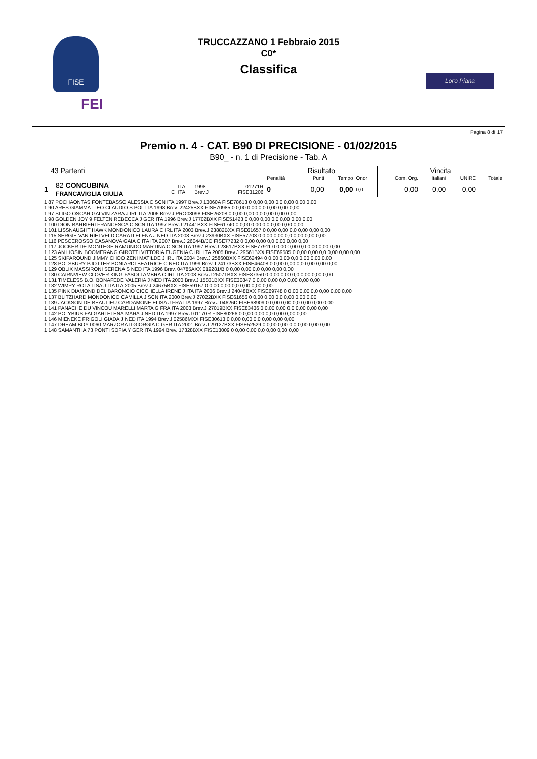FISE
FEI
TRUCCAZZANO 1 Febbraio 2015
C0*
Classifica
Loro Piana
Pagina 8 di 17
Premio n. 4 - CAT. B90 DI PRECISIONE - 01/02/2015
B90_ - n. 1 di Precisione - Tab. A
| 43 Partenti | | | | | | Risultato | | | | Vincita | | | |
| | | | | | | Penalità | Punti | Tempo | Onor | Com. Org. | Italiani | UNIRE | Totale |
| 1 | 82 CONCUBINA FRANCAVIGLIA GIULIA | C | ITA ITA | 1998 Brev.J | 01271R FISE31206 | 0 | 0,00 | 0,00 | 0,0 | 0,00 | 0,00 | 0,00 | |
| 1 87 POCHAONTAS FONTEBASSO ALESSIA C SCN ITA 1997 Brev.J 13060A FISE78613 0 0,00 0,00 0,0 0,00 0,00 0,00 1 90 ARES GIAMMATTEO CLAUDIO S POL ITA 1998 Brev. 22425BXX FISE70985 0 0,00 0,00 0,0 0,00 0,00 0,00 1 97 SLIGO OSCAR GALVIN ZARA J IRL ITA 2006 Brev.J PRO08098 FISE26208 0 0,00 0,00 0,0 0,00 0,00 0,00 1 98 GOLDEN JOY 9 FELTEN REBECCA J GER ITA 1996 Brev.J 17702BXX FISE51423 0 0,00 0,00 0,0 0,00 0,00 0,00 1 100 DION BARBIERI FRANCESCA C SCN ITA 1997 Brev.J 21441BXX FISE61740 0 0,00 0,00 0,0 0,00 0,00 0,00 1 101 LISSNAUGHT HAWK MONDONICO LAURA C IRL ITA 2003 Brev.J 23882BXX FISE61657 0 0,00 0,00 0,0 0,00 0,00 0,00 1 115 SERGIE VAN RIETVELD CARATI ELENA J NED ITA 2003 Brev.J 23930BXX FISE57703 0 0,00 0,00 0,0 0,00 0,00 0,00 1 116 PESCEROSSO CASANOVA GAIA C ITA ITA 2007 Brev.J 26044B/JO FISE77232 0 0,00 0,00 0,0 0,00 0,00 0,00 1 117 JOCKER DE MONTEGE RAMUNDO MARTINA C SCN ITA 1997 Brev.J 23617BXX FISE77911 0 0,00 0,00 0,0 0,00 0,00 0,00 1 123 AN LIOSIN BOOMERANG GIROTTI VITTORIA EUGENIA C IRL ITA 2005 Brev.J 29561BXX FISE69585 0 0,00 0,00 0,0 0,00 0,00 0,00 1 125 SKIPAROUND JIMMY CHOO ZENI MATILDE J IRL ITA 2004 Brev.J 25860BXX FISE62494 0 0,00 0,00 0,0 0,00 0,00 0,00 1 128 POLSBURY PJOTTER BONIARDI BEATRICE C NED ITA 1999 Brev.J 24173BXX FISE46408 0 0,00 0,00 0,0 0,00 0,00 0,00 1 129 OBLIX MASSIRONI SERENA S NED ITA 1996 Brev. 04785AXX 019281/B 0 0,00 0,00 0,0 0,00 0,00 0,00 1 130 CAIRNVIEW CLOVER KING FASOLI AMBRA C IRL ITA 2003 Brev.J 25071BXX FISE87350 0 0,00 0,00 0,0 0,00 0,00 0,00 1 131 TIMELESS B.O. BONAFEDE VALERIA J NED ITA 2000 Brev.J 15831BXX FISE30847 0 0,00 0,00 0,0 0,00 0,00 0,00 1 132 WIMPY ROTA LISA J ITA ITA 2005 Brev.J 24675BXX FISE59167 0 0,00 0,00 0,0 0,00 0,00 0,00 1 135 PINK DIAMOND DEL BARONCIO CICCHELLA IRENE J ITA ITA 2006 Brev.J 24048BXX FISE69748 0 0,00 0,00 0,0 0,00 0,00 0,00 1 137 BLITZHARD MONDONICO CAMILLA J SCN ITA 2000 Brev.J 27022BXX FISE61656 0 0,00 0,00 0,0 0,00 0,00 0,00 1 139 JACKSON DE BEAULIEU CARDAMONE ELISA J FRA ITA 1997 Brev.J 04626D FISE68909 0 0,00 0,00 0,0 0,00 0,00 0,00 1 141 PANACHE DU VINCOU MARELLI MARTA G FRA ITA 2003 Brev.J 27019BXX FISE83436 0 0,00 0,00 0,0 0,00 0,00 0,00 1 142 POLYBIUS FALGARI ELENA MARA J NED ITA 1997 Brev.J 01170R FISE80266 0 0,00 0,00 0,0 0,00 0,00 0,00 1 146 MIENEKE FRIGOLI GIADA J NED ITA 1994 Brev.J 02586MXX FISE30613 0 0,00 0,00 0,0 0,00 0,00 0,00 1 147 DREAM BOY 0060 MARZORATI GIORGIA C GER ITA 2001 Brev.J 29127BXX FISE52529 0 0,00 0,00 0,0 0,00 0,00 0,00 1 148 SAMANTHA 73 PONTI SOFIA Y GER ITA 1994 Brev. 17328BXX FISE13009 0 0,00 0,00 0,0 0,00 0,00 0,00 |